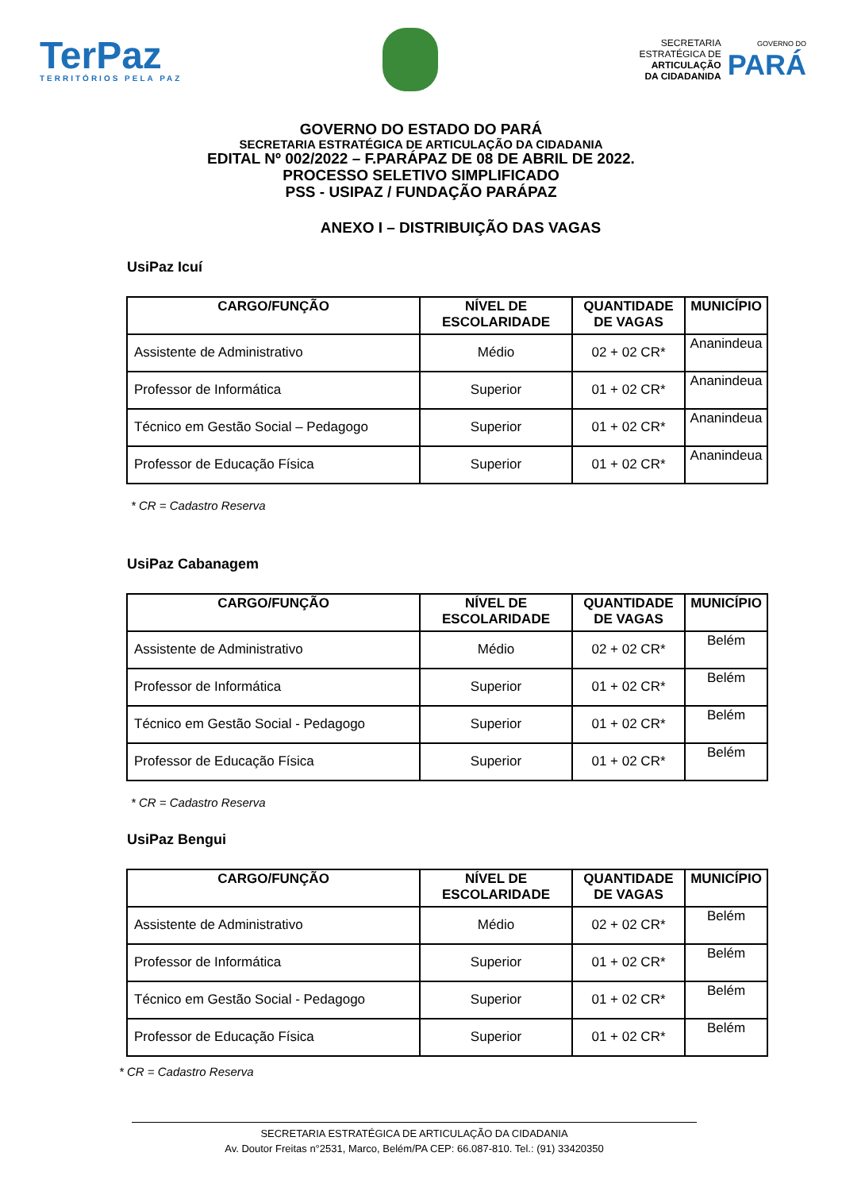TerPaz
TERRITÓRIOS PELA PAZ
SECRETARIA
ESTRATÉGICA DE
ARTICULAÇÃO
DA CIDADANIDA
GOVERNO DO
PARÁ
GOVERNO DO ESTADO DO PARÁ
SECRETARIA ESTRATÉGICA DE ARTICULAÇÃO DA CIDADANIA
EDITAL Nº 002/2022 – F.PARÁPAZ DE 08 DE ABRIL DE 2022.
PROCESSO SELETIVO SIMPLIFICADO
PSS - USIPAZ / FUNDAÇÃO PARÁPAZ
ANEXO I – DISTRIBUIÇÃO DAS VAGAS
UsiPaz Icuí
| CARGO/FUNÇÃO | NÍVEL DE ESCOLARIDADE | QUANTIDADE DE VAGAS | MUNICÍPIO |
| --- | --- | --- | --- |
| Assistente de Administrativo | Médio | 02 + 02 CR* | Ananindeua |
| Professor de Informática | Superior | 01 + 02 CR* | Ananindeua |
| Técnico em Gestão Social – Pedagogo | Superior | 01 + 02 CR* | Ananindeua |
| Professor de Educação Física | Superior | 01 + 02 CR* | Ananindeua |
* CR = Cadastro Reserva
UsiPaz Cabanagem
| CARGO/FUNÇÃO | NÍVEL DE ESCOLARIDADE | QUANTIDADE DE VAGAS | MUNICÍPIO |
| --- | --- | --- | --- |
| Assistente de Administrativo | Médio | 02 + 02 CR* | Belém |
| Professor de Informática | Superior | 01 + 02 CR* | Belém |
| Técnico em Gestão Social - Pedagogo | Superior | 01 + 02 CR* | Belém |
| Professor de Educação Física | Superior | 01 + 02 CR* | Belém |
* CR = Cadastro Reserva
UsiPaz Bengui
| CARGO/FUNÇÃO | NÍVEL DE ESCOLARIDADE | QUANTIDADE DE VAGAS | MUNICÍPIO |
| --- | --- | --- | --- |
| Assistente de Administrativo | Médio | 02 + 02 CR* | Belém |
| Professor de Informática | Superior | 01 + 02 CR* | Belém |
| Técnico em Gestão Social - Pedagogo | Superior | 01 + 02 CR* | Belém |
| Professor de Educação Física | Superior | 01 + 02 CR* | Belém |
* CR = Cadastro Reserva
SECRETARIA ESTRATÉGICA DE ARTICULAÇÃO DA CIDADANIA
Av. Doutor Freitas n°2531, Marco, Belém/PA CEP: 66.087-810. Tel.: (91) 33420350